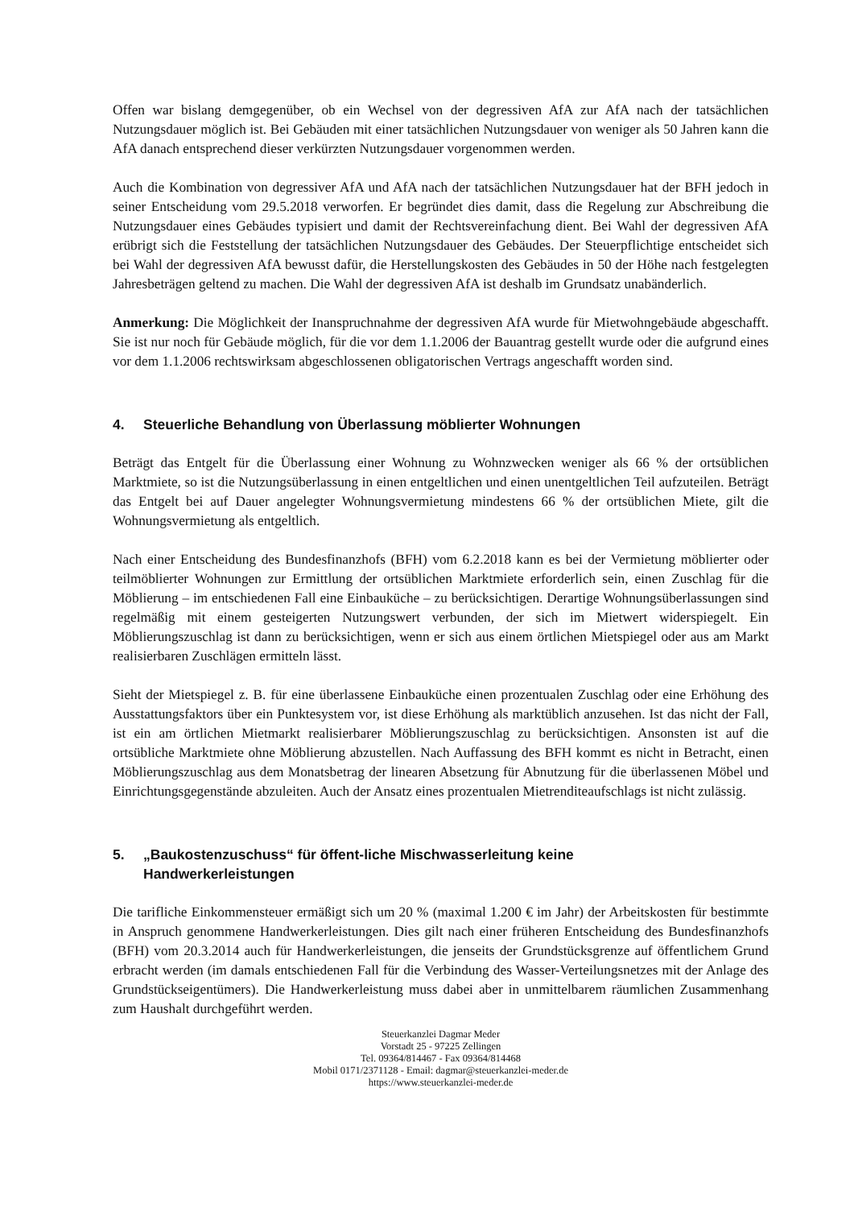Offen war bislang demgegenüber, ob ein Wechsel von der degressiven AfA zur AfA nach der tatsächlichen Nutzungsdauer möglich ist. Bei Gebäuden mit einer tatsächlichen Nutzungsdauer von weniger als 50 Jahren kann die AfA danach entsprechend dieser verkürzten Nutzungsdauer vorgenommen werden.
Auch die Kombination von degressiver AfA und AfA nach der tatsächlichen Nutzungsdauer hat der BFH jedoch in seiner Entscheidung vom 29.5.2018 verworfen. Er begründet dies damit, dass die Regelung zur Abschreibung die Nutzungsdauer eines Gebäudes typisiert und damit der Rechtsvereinfachung dient. Bei Wahl der degressiven AfA erübrigt sich die Feststellung der tatsächlichen Nutzungsdauer des Gebäudes. Der Steuerpflichtige entscheidet sich bei Wahl der degressiven AfA bewusst dafür, die Herstellungskosten des Gebäudes in 50 der Höhe nach festgelegten Jahresbeträgen geltend zu machen. Die Wahl der degressiven AfA ist deshalb im Grundsatz unabänderlich.
Anmerkung: Die Möglichkeit der Inanspruchnahme der degressiven AfA wurde für Mietwohngebäude abgeschafft. Sie ist nur noch für Gebäude möglich, für die vor dem 1.1.2006 der Bauantrag gestellt wurde oder die aufgrund eines vor dem 1.1.2006 rechtswirksam abgeschlossenen obligatorischen Vertrags angeschafft worden sind.
4. Steuerliche Behandlung von Überlassung möblierter Wohnungen
Beträgt das Entgelt für die Überlassung einer Wohnung zu Wohnzwecken weniger als 66 % der ortsüblichen Marktmiete, so ist die Nutzungsüberlassung in einen entgeltlichen und einen unentgeltlichen Teil aufzuteilen. Beträgt das Entgelt bei auf Dauer angelegter Wohnungsvermietung mindestens 66 % der ortsüblichen Miete, gilt die Wohnungsvermietung als entgeltlich.
Nach einer Entscheidung des Bundesfinanzhofs (BFH) vom 6.2.2018 kann es bei der Vermietung möblierter oder teilmöblierter Wohnungen zur Ermittlung der ortsüblichen Marktmiete erforderlich sein, einen Zuschlag für die Möblierung – im entschiedenen Fall eine Einbauküche – zu berücksichtigen. Derartige Wohnungsüberlassungen sind regelmäßig mit einem gesteigerten Nutzungswert verbunden, der sich im Mietwert widerspiegelt. Ein Möblierungszuschlag ist dann zu berücksichtigen, wenn er sich aus einem örtlichen Mietspiegel oder aus am Markt realisierbaren Zuschlägen ermitteln lässt.
Sieht der Mietspiegel z. B. für eine überlassene Einbauküche einen prozentualen Zuschlag oder eine Erhöhung des Ausstattungsfaktors über ein Punktesystem vor, ist diese Erhöhung als marktüblich anzusehen. Ist das nicht der Fall, ist ein am örtlichen Mietmarkt realisierbarer Möblierungszuschlag zu berücksichtigen. Ansonsten ist auf die ortsübliche Marktmiete ohne Möblierung abzustellen. Nach Auffassung des BFH kommt es nicht in Betracht, einen Möblierungszuschlag aus dem Monatsbetrag der linearen Absetzung für Abnutzung für die überlassenen Möbel und Einrichtungsgegenstände abzuleiten. Auch der Ansatz eines prozentualen Mietrenditeaufschlags ist nicht zulässig.
5. „Baukostenzuschuss“ für öffent-liche Mischwasserleitung keine
Handwerkerleistungen
Die tarifliche Einkommensteuer ermäßigt sich um 20 % (maximal 1.200 € im Jahr) der Arbeitskosten für bestimmte in Anspruch genommene Handwerkerleistungen. Dies gilt nach einer früheren Entscheidung des Bundesfinanzhofs (BFH) vom 20.3.2014 auch für Handwerkerleistungen, die jenseits der Grundstücksgrenze auf öffentlichem Grund erbracht werden (im damals entschiedenen Fall für die Verbindung des Wasser-Verteilungsnetzes mit der Anlage des Grundstückseigentümers). Die Handwerkerleistung muss dabei aber in unmittelbarem räumlichen Zusammenhang zum Haushalt durchgeführt werden.
Steuerkanzlei Dagmar Meder
Vorstadt 25 - 97225 Zellingen
Tel. 09364/814467 - Fax 09364/814468
Mobil 0171/2371128 - Email: dagmar@steuerkanzlei-meder.de
https://www.steuerkanzlei-meder.de